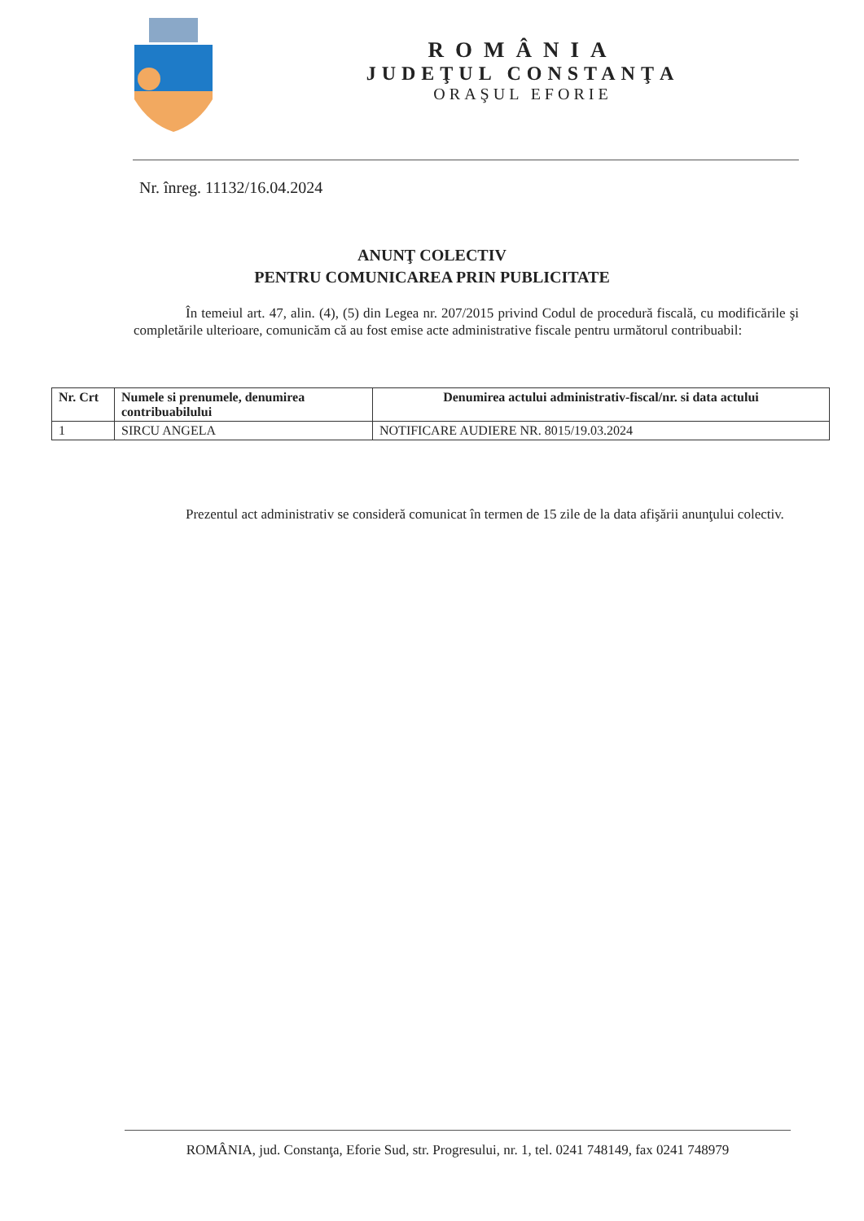ROMÂNIA
JUDEŢUL CONSTANŢA
ORAŞUL EFORIE
Nr. înreg. 11132/16.04.2024
ANUNŢ COLECTIV
PENTRU COMUNICAREA PRIN PUBLICITATE
În temeiul art. 47, alin. (4), (5) din Legea nr. 207/2015 privind Codul de procedură fiscală, cu modificările şi completările ulterioare, comunicăm că au fost emise acte administrative fiscale pentru următorul contribuabil:
| Nr. Crt | Numele si prenumele, denumirea contribuabilului | Denumirea actului administrativ-fiscal/nr. si data actului |
| --- | --- | --- |
| 1 | SIRCU ANGELA | NOTIFICARE AUDIERE NR. 8015/19.03.2024 |
Prezentul act administrativ se consideră comunicat în termen de 15 zile de la data afişării anunţului colectiv.
ROMÂNIA, jud. Constanţa, Eforie Sud, str. Progresului, nr. 1, tel. 0241 748149, fax 0241 748979